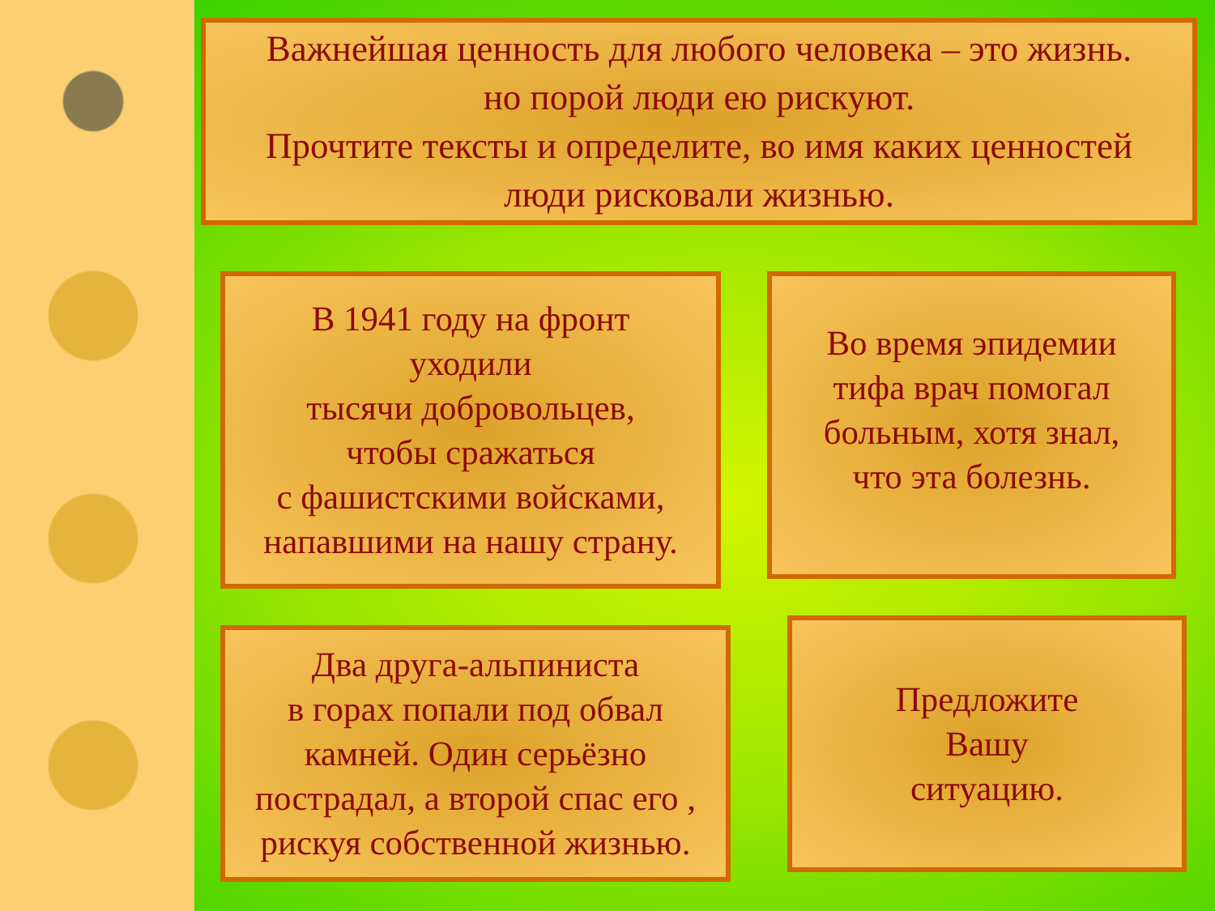Важнейшая ценность для любого человека – это жизнь.
но порой люди ею рискуют.
Прочтите тексты и определите, во имя каких ценностей
люди рисковали жизнью.
В 1941 году на фронт
уходили
тысячи добровольцев,
чтобы сражаться
с фашистскими войсками,
напавшими на нашу страну.
Во время эпидемии
тифа врач помогал
больным, хотя знал,
что эта болезнь.
Два друга-альпиниста
в горах попали под обвал
камней. Один серьёзно
пострадал, а второй спас его ,
рискуя собственной жизнью.
Предложите
Вашу
ситуацию.